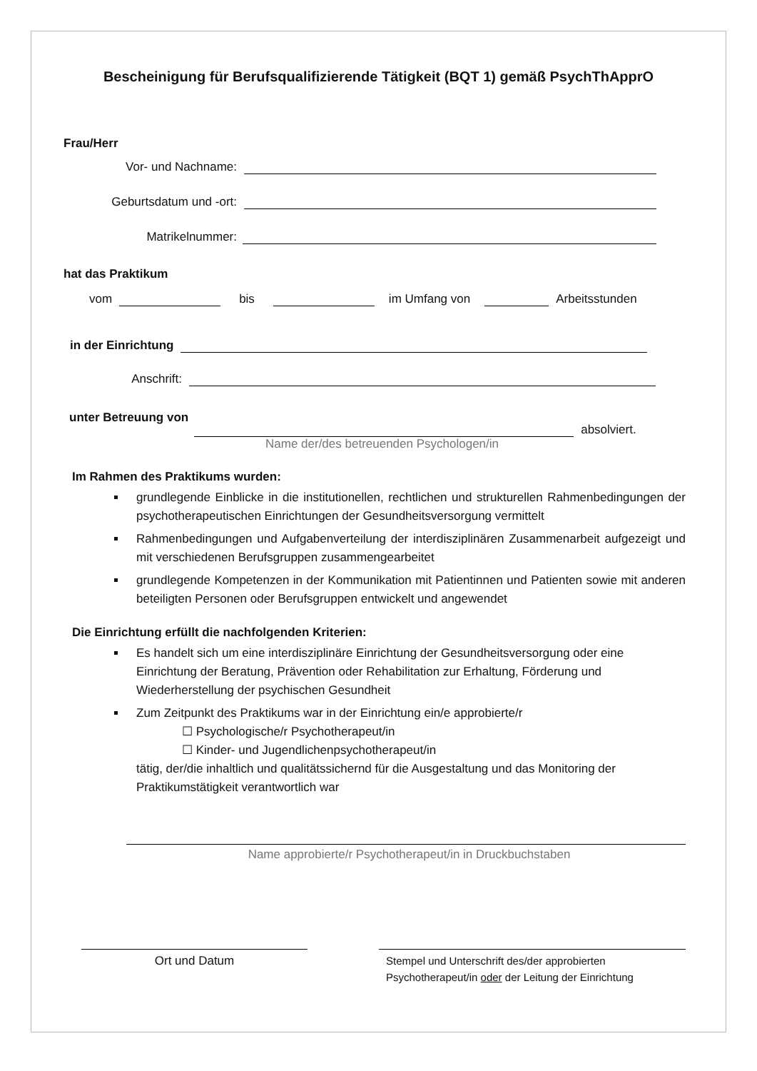Bescheinigung für Berufsqualifizierende Tätigkeit (BQT 1) gemäß PsychThApprO
Frau/Herr
Vor- und Nachname:
Geburtsdatum und -ort:
Matrikelnummer:
hat das Praktikum
vom
bis
im Umfang von
Arbeitsstunden
in der Einrichtung
Anschrift:
unter Betreuung von
absolviert.
Name der/des betreuenden Psychologen/in
Im Rahmen des Praktikums wurden:
grundlegende Einblicke in die institutionellen, rechtlichen und strukturellen Rahmenbedingungen der psychotherapeutischen Einrichtungen der Gesundheitsversorgung vermittelt
Rahmenbedingungen und Aufgabenverteilung der interdisziplinären Zusammenarbeit aufgezeigt und mit verschiedenen Berufsgruppen zusammengearbeitet
grundlegende Kompetenzen in der Kommunikation mit Patientinnen und Patienten sowie mit anderen beteiligten Personen oder Berufsgruppen entwickelt und angewendet
Die Einrichtung erfüllt die nachfolgenden Kriterien:
Es handelt sich um eine interdisziplinäre Einrichtung der Gesundheitsversorgung oder eine Einrichtung der Beratung, Prävention oder Rehabilitation zur Erhaltung, Förderung und Wiederherstellung der psychischen Gesundheit
Zum Zeitpunkt des Praktikums war in der Einrichtung ein/e approbierte/r
☐ Psychologische/r Psychotherapeut/in
☐ Kinder- und Jugendlichenpsychotherapeut/in
tätig, der/die inhaltlich und qualitätssichernd für die Ausgestaltung und das Monitoring der Praktikumstätigkeit verantwortlich war
Name approbierte/r Psychotherapeut/in in Druckbuchstaben
Ort und Datum
Stempel und Unterschrift des/der approbierten
Psychotherapeut/in oder der Leitung der Einrichtung